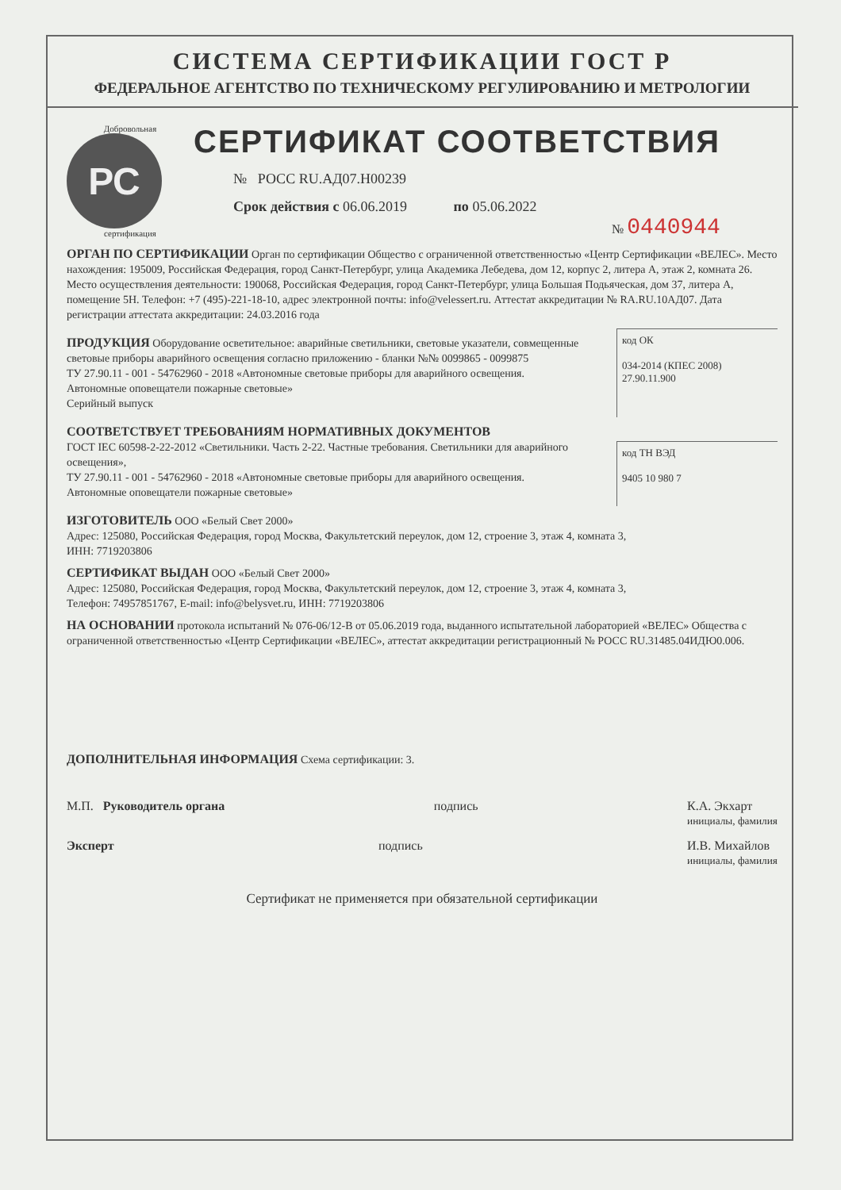СИСТЕМА СЕРТИФИКАЦИИ ГОСТ Р
ФЕДЕРАЛЬНОЕ АГЕНТСТВО ПО ТЕХНИЧЕСКОМУ РЕГУЛИРОВАНИЮ И МЕТРОЛОГИИ
Добровольная
РС
сертификация
СЕРТИФИКАТ СООТВЕТСТВИЯ
№ РОСС RU.АД07.Н00239
Срок действия с 06.06.2019 по 05.06.2022
№ 0440944
ОРГАН ПО СЕРТИФИКАЦИИ Орган по сертификации Общество с ограниченной ответственностью «Центр Сертификации «ВЕЛЕС». Место нахождения: 195009, Российская Федерация, город Санкт-Петербург, улица Академика Лебедева, дом 12, корпус 2, литера А, этаж 2, комната 26. Место осуществления деятельности: 190068, Российская Федерация, город Санкт-Петербург, улица Большая Подьяческая, дом 37, литера А, помещение 5Н. Телефон: +7 (495)-221-18-10, адрес электронной почты: info@velessert.ru. Аттестат аккредитации № RA.RU.10АД07. Дата регистрации аттестата аккредитации: 24.03.2016 года
ПРОДУКЦИЯ Оборудование осветительное: аварийные светильники, световые указатели, совмещенные световые приборы аварийного освещения согласно приложению - бланки №№ 0099865 - 0099875
ТУ 27.90.11 - 001 - 54762960 - 2018 «Автономные световые приборы для аварийного освещения. Автономные оповещатели пожарные световые»
Серийный выпуск
код ОК
034-2014 (КПЕС 2008)
27.90.11.900
СООТВЕТСТВУЕТ ТРЕБОВАНИЯМ НОРМАТИВНЫХ ДОКУМЕНТОВ
ГОСТ IEC 60598-2-22-2012 «Светильники. Часть 2-22. Частные требования. Светильники для аварийного освещения»,
ТУ 27.90.11 - 001 - 54762960 - 2018 «Автономные световые приборы для аварийного освещения. Автономные оповещатели пожарные световые»
код ТН ВЭД
9405 10 980 7
ИЗГОТОВИТЕЛЬ ООО «Белый Свет 2000»
Адрес: 125080, Российская Федерация, город Москва, Факультетский переулок, дом 12, строение 3, этаж 4, комната 3,
ИНН: 7719203806
СЕРТИФИКАТ ВЫДАН ООО «Белый Свет 2000»
Адрес: 125080, Российская Федерация, город Москва, Факультетский переулок, дом 12, строение 3, этаж 4, комната 3,
Телефон: 74957851767, E-mail: info@belysvet.ru, ИНН: 7719203806
НА ОСНОВАНИИ протокола испытаний № 076-06/12-В от 05.06.2019 года, выданного испытательной лабораторией «ВЕЛЕС» Общества с ограниченной ответственностью «Центр Сертификации «ВЕЛЕС», аттестат аккредитации регистрационный № РОСС RU.31485.04ИДЮ0.006.
ДОПОЛНИТЕЛЬНАЯ ИНФОРМАЦИЯ Схема сертификации: 3.
М.П. Руководитель органа подпись К.А. Экхарт
инициалы, фамилия
Эксперт подпись И.В. Михайлов
инициалы, фамилия
Сертификат не применяется при обязательной сертификации